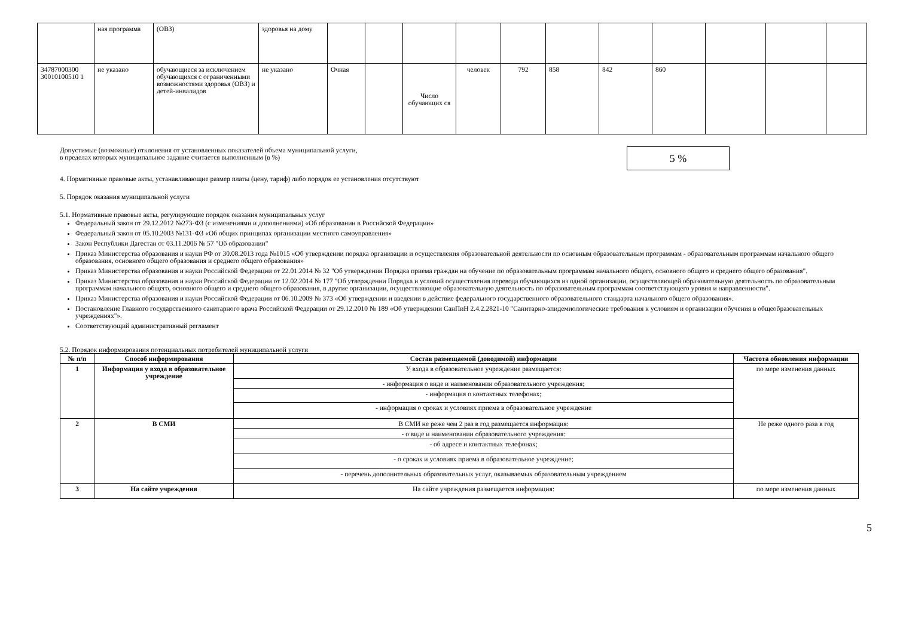| | ная программа | (ОВЗ) | здоровья на дому | | | | | | | | | | | |
| 34787000300 30010100510 1 | не указано | обучающиеся за исключением обучающихся с ограниченными возможностями здоровья (ОВЗ) и детей-инвалидов | не указано | Очная | | Число обучающих ся | человек | 792 | 858 | 842 | 860 | | | |
Допустимые (возможные) отклонения от установленных показателей объема муниципальной услуги,
в пределах которых муниципальное задание считается выполненным (в %)
5 %
4. Нормативные правовые акты, устанавливающие размер платы (цену, тариф) либо порядок ее установления отсутствуют
5. Порядок оказания муниципальной услуги
5.1. Нормативные правовые акты, регулирующие порядок оказания муниципальных услуг
Федеральный закон от 29.12.2012 №273-ФЗ (с изменениями и дополнениями) «Об образовании в Российской Федерации»
Федеральный закон от 05.10.2003 №131-ФЗ «Об общих принципах организации местного самоуправления»
Закон Республики Дагестан от 03.11.2006 № 57 "Об образовании"
Приказ Министерства образования и науки РФ от 30.08.2013 года №1015 «Об утверждении порядка организации и осуществления образовательной деятельности по основным образовательным программам - образовательным программам начального общего образования, основного общего образования и среднего общего образования»
Приказ Министерства образования и науки Российской Федерации от 22.01.2014 № 32 "Об утверждении Порядка приема граждан на обучение по образовательным программам начального общего, основного общего и среднего общего образования".
Приказ Министерства образования и науки Российской Федерации от 12.02.2014 № 177 "Об утверждении Порядка и условий осуществления перевода обучающихся из одной организации, осуществляющей образовательную деятельность по образовательным программам начального общего, основного общего и среднего общего образования, в другие организации, осуществляющие образовательную деятельность по образовательным программам соответствующего уровня и направленности".
Приказ Министерства образования и науки Российской Федерации от 06.10.2009 № 373 «Об утверждении и введении в действие федерального государственного образовательного стандарта начального общего образования».
Постановление Главного государственного санитарного врача Российской Федерации от 29.12.2010 № 189 «Об утверждении СанПиН 2.4.2.2821-10 "Санитарно-эпидемиологические требования к условиям и организации обучения в общеобразовательных учреждениях"».
Соответствующий административный регламент
5.2. Порядок информирования потенциальных потребителей муниципальной услуги
| № п/п | Способ информирования | Состав размещаемой (доводимой) информации | Частота обновления информации |
| --- | --- | --- | --- |
| 1 | Информация у входа в образовательное учреждение | У входа в образовательное учреждение размещается: | по мере изменения данных |
| | | - информация о виде и наименовании образовательного учреждения; | |
| | | - информация о контактных телефонах; | |
| | | - информация о сроках и условиях приема в образовательное учреждение | |
| 2 | В СМИ | В СМИ не реже чем 2 раз в год размещается информация: | Не реже одного раза в год |
| | | - о виде и наименовании образовательного учреждения: | |
| | | - об адресе и контактных телефонах; | |
| | | - о сроках и условиях приема в образовательное учреждение; | |
| | | - перечень дополнительных образовательных услуг, оказываемых образовательным учреждением | |
| 3 | На сайте учреждения | На сайте учреждения размещается информация: | по мере изменения данных |
5